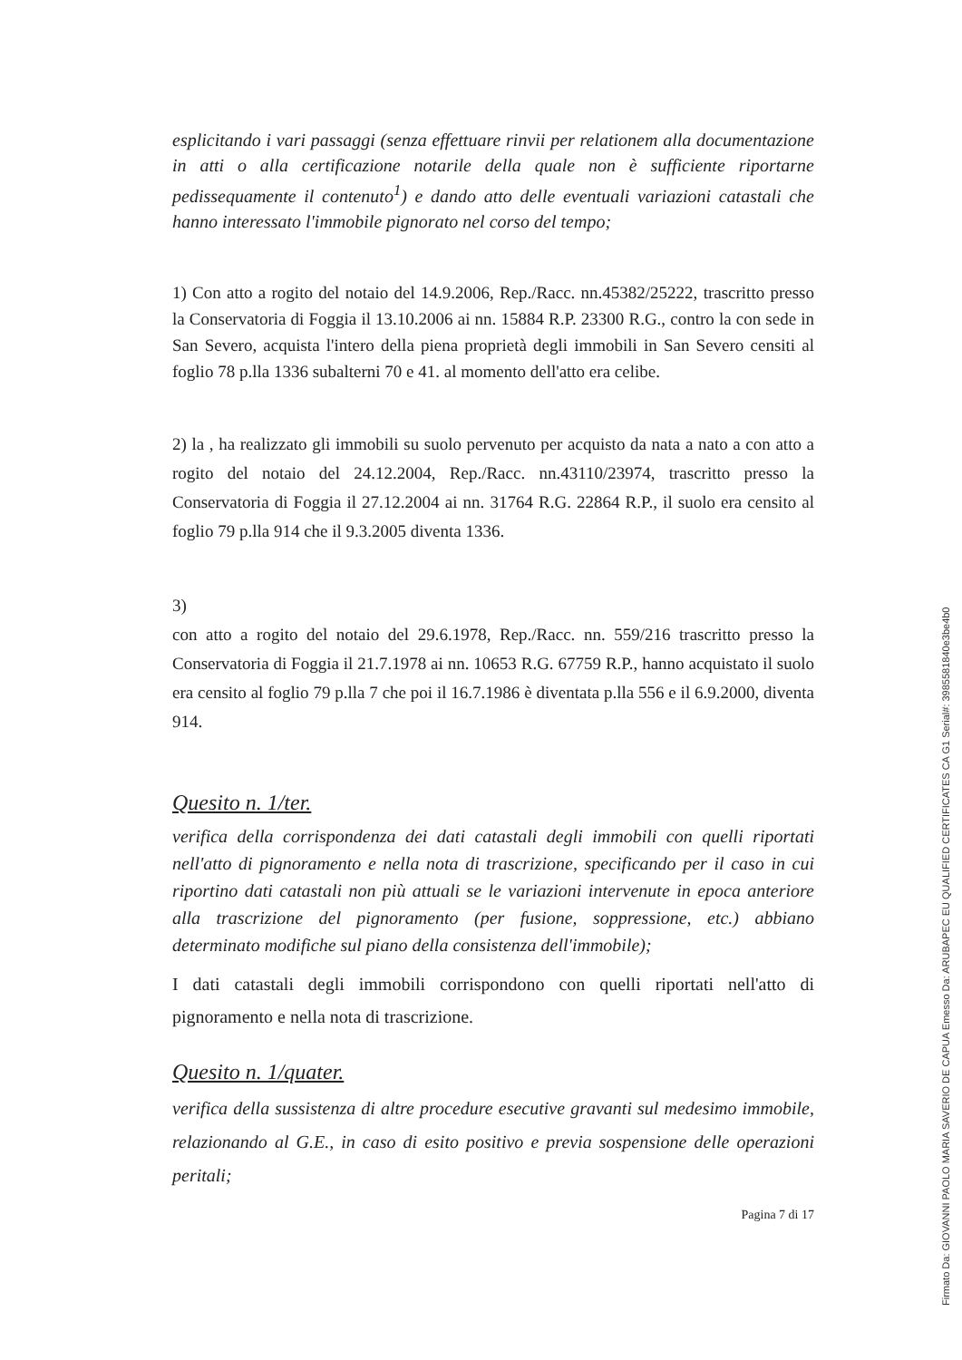esplicitando i vari passaggi (senza effettuare rinvii per relationem alla documentazione in atti o alla certificazione notarile della quale non è sufficiente riportarne pedissequamente il contenuto<sup>1</sup>) e dando atto delle eventuali variazioni catastali che hanno interessato l'immobile pignorato nel corso del tempo;
1) Con atto a rogito del notaio del 14.9.2006, Rep./Racc. nn.45382/25222, trascritto presso la Conservatoria di Foggia il 13.10.2006 ai nn. 15884 R.P. 23300 R.G., contro la con sede in San Severo, acquista l'intero della piena proprietà degli immobili in San Severo censiti al foglio 78 p.lla 1336 subalterni 70 e 41. al momento dell'atto era celibe.
2) la , ha realizzato gli immobili su suolo pervenuto per acquisto da nata a nato a con atto a rogito del notaio del 24.12.2004, Rep./Racc. nn.43110/23974, trascritto presso la Conservatoria di Foggia il 27.12.2004 ai nn. 31764 R.G. 22864 R.P., il suolo era censito al foglio 79 p.lla 914 che il 9.3.2005 diventa 1336.
3)
con atto a rogito del notaio del 29.6.1978, Rep./Racc. nn. 559/216 trascritto presso la Conservatoria di Foggia il 21.7.1978 ai nn. 10653 R.G. 67759 R.P., hanno acquistato il suolo era censito al foglio 79 p.lla 7 che poi il 16.7.1986 è diventata p.lla 556 e il 6.9.2000, diventa 914.
Quesito n. 1/ter.
verifica della corrispondenza dei dati catastali degli immobili con quelli riportati nell'atto di pignoramento e nella nota di trascrizione, specificando per il caso in cui riportino dati catastali non più attuali se le variazioni intervenute in epoca anteriore alla trascrizione del pignoramento (per fusione, soppressione, etc.) abbiano determinato modifiche sul piano della consistenza dell'immobile);
I dati catastali degli immobili corrispondono con quelli riportati nell'atto di pignoramento e nella nota di trascrizione.
Quesito n. 1/quater.
verifica della sussistenza di altre procedure esecutive gravanti sul medesimo immobile, relazionando al G.E., in caso di esito positivo e previa sospensione delle operazioni peritali;
Pagina 7 di 17
Firmato Da: GIOVANNI PAOLO MARIA SAVERIO DE CAPUA Emesso Da: ARUBAPEC EU QUALIFIED CERTIFICATES CA G1 Serial#: 3985581840e3be4b0